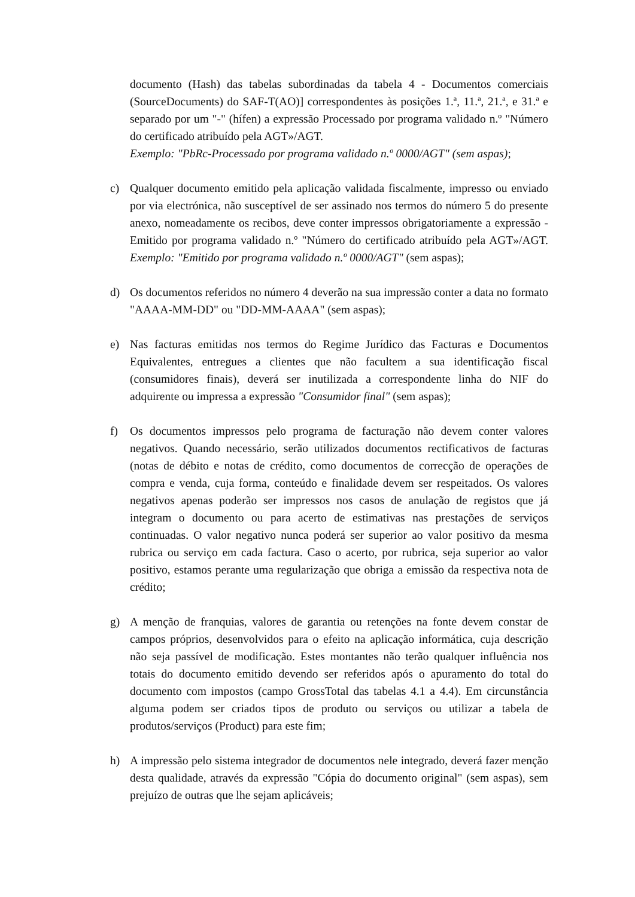documento (Hash) das tabelas subordinadas da tabela 4 - Documentos comerciais (SourceDocuments) do SAF-T(AO)] correspondentes às posições 1.ª, 11.ª, 21.ª, e 31.ª e separado por um "-" (hífen) a expressão Processado por programa validado n.º "Número do certificado atribuído pela AGT»/AGT.
Exemplo: "PbRc-Processado por programa validado n.º 0000/AGT" (sem aspas);
c) Qualquer documento emitido pela aplicação validada fiscalmente, impresso ou enviado por via electrónica, não susceptível de ser assinado nos termos do número 5 do presente anexo, nomeadamente os recibos, deve conter impressos obrigatoriamente a expressão - Emitido por programa validado n.º "Número do certificado atribuído pela AGT»/AGT. Exemplo: "Emitido por programa validado n.º 0000/AGT" (sem aspas);
d) Os documentos referidos no número 4 deverão na sua impressão conter a data no formato "AAAA-MM-DD" ou "DD-MM-AAAA" (sem aspas);
e) Nas facturas emitidas nos termos do Regime Jurídico das Facturas e Documentos Equivalentes, entregues a clientes que não facultem a sua identificação fiscal (consumidores finais), deverá ser inutilizada a correspondente linha do NIF do adquirente ou impressa a expressão "Consumidor final" (sem aspas);
f) Os documentos impressos pelo programa de facturação não devem conter valores negativos. Quando necessário, serão utilizados documentos rectificativos de facturas (notas de débito e notas de crédito, como documentos de correcção de operações de compra e venda, cuja forma, conteúdo e finalidade devem ser respeitados. Os valores negativos apenas poderão ser impressos nos casos de anulação de registos que já integram o documento ou para acerto de estimativas nas prestações de serviços continuadas. O valor negativo nunca poderá ser superior ao valor positivo da mesma rubrica ou serviço em cada factura. Caso o acerto, por rubrica, seja superior ao valor positivo, estamos perante uma regularização que obriga a emissão da respectiva nota de crédito;
g) A menção de franquias, valores de garantia ou retenções na fonte devem constar de campos próprios, desenvolvidos para o efeito na aplicação informática, cuja descrição não seja passível de modificação. Estes montantes não terão qualquer influência nos totais do documento emitido devendo ser referidos após o apuramento do total do documento com impostos (campo GrossTotal das tabelas 4.1 a 4.4). Em circunstância alguma podem ser criados tipos de produto ou serviços ou utilizar a tabela de produtos/serviços (Product) para este fim;
h) A impressão pelo sistema integrador de documentos nele integrado, deverá fazer menção desta qualidade, através da expressão "Cópia do documento original" (sem aspas), sem prejuízo de outras que lhe sejam aplicáveis;